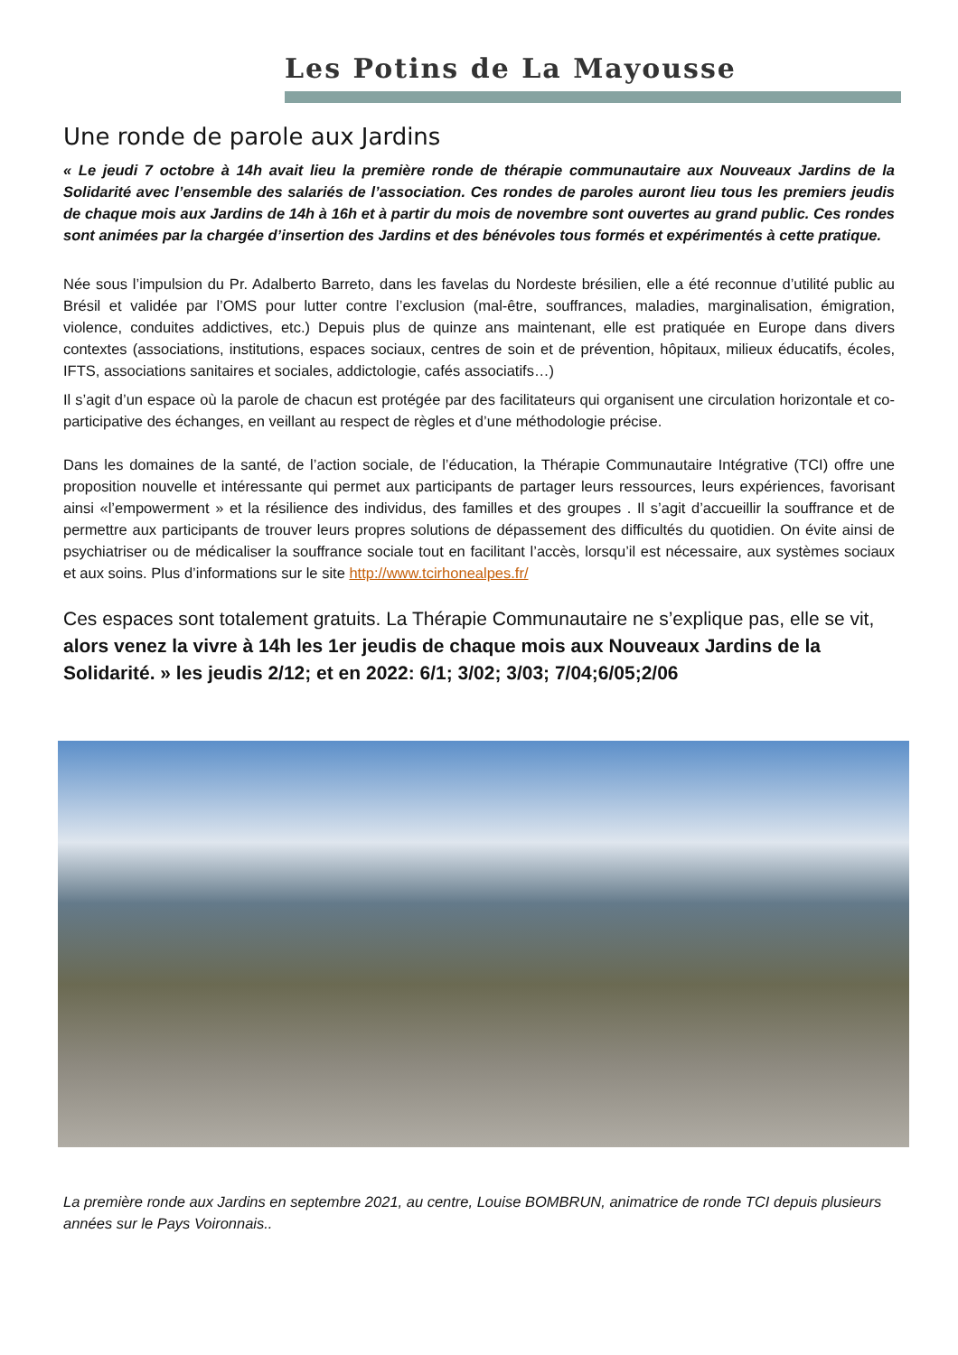Les Potins de La Mayousse
Une ronde de parole aux Jardins
« Le jeudi 7 octobre à 14h avait lieu la première ronde de thérapie communautaire aux Nouveaux Jardins de la Solidarité avec l’ensemble des salariés de l’association. Ces rondes de paroles auront lieu tous les premiers jeudis de chaque mois aux Jardins de 14h à 16h et à partir du mois de novembre sont ouvertes au grand public. Ces rondes sont animées par la chargée d’insertion des Jardins et des bénévoles tous formés et expérimentés à cette pratique.
Née sous l’impulsion du Pr. Adalberto Barreto, dans les favelas du Nordeste brésilien, elle a été reconnue d’utilité public au Brésil et validée par l’OMS pour lutter contre l’exclusion (mal-être, souffrances, maladies, marginalisation, émigration, violence, conduites addictives, etc.) Depuis plus de quinze ans maintenant, elle est pratiquée en Europe dans divers contextes (associations, institutions, espaces sociaux, centres de soin et de prévention, hôpitaux, milieux éducatifs, écoles, IFTS, associations sanitaires et sociales, addictologie, cafés associatifs…)
Il s’agit d’un espace où la parole de chacun est protégée par des facilitateurs qui organisent une circulation horizontale et co-participative des échanges, en veillant au respect de règles et d’une méthodologie précise.
Dans les domaines de la santé, de l’action sociale, de l’éducation, la Thérapie Communautaire Intégrative (TCI) offre une proposition nouvelle et intéressante qui permet aux participants de partager leurs ressources, leurs expériences, favorisant ainsi «l’empowerment » et la résilience des individus, des familles et des groupes . Il s’agit d’accueillir la souffrance et de permettre aux participants de trouver leurs propres solutions de dépassement des difficultés du quotidien. On évite ainsi de psychiatriser ou de médicaliser la souffrance sociale tout en facilitant l’accès, lorsqu’il est nécessaire, aux systèmes sociaux et aux soins. Plus d’informations sur le site http://www.tcirhonealpes.fr/
Ces espaces sont totalement gratuits. La Thérapie Communautaire ne s’explique pas, elle se vit, alors venez la vivre à 14h les 1er jeudis de chaque mois aux Nouveaux Jardins de la Solidarité. » les jeudis 2/12; et en 2022: 6/1; 3/02; 3/03; 7/04;6/05;2/06
La première ronde aux Jardins en septembre 2021, au centre, Louise BOMBRUN, animatrice de ronde TCI depuis plusieurs années sur le Pays Voironnais..